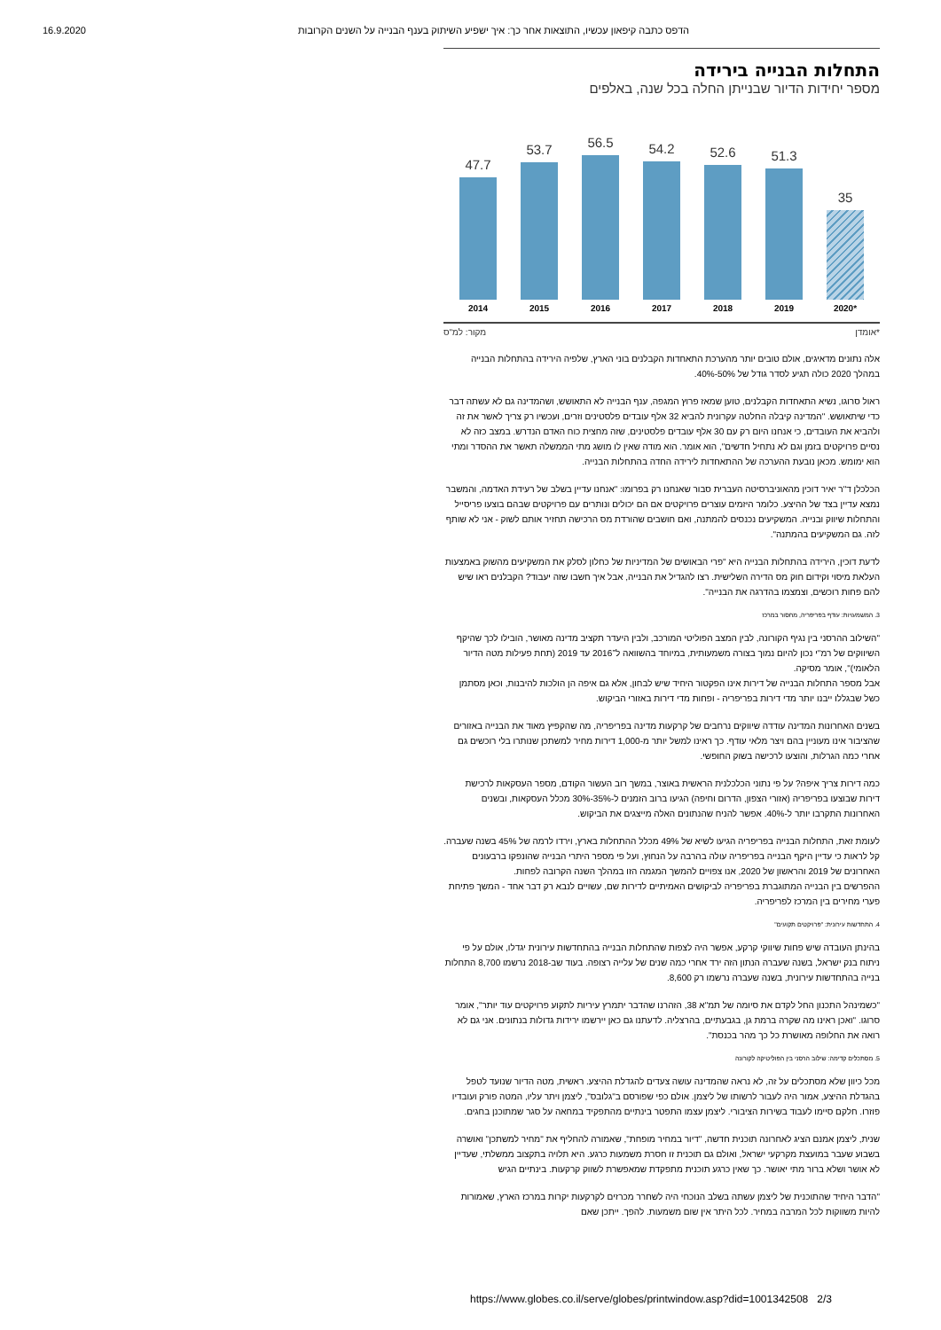16.9.2020 הדפס כתבה קיפאון עכשיו, התוצאות אחר כך: איך ישפיע השיתוק בענף הבנייה על השנים הקרובות
התחלות הבנייה בירידה
מספר יחידות הדיור שבנייתן החלה בכל שנה, באלפים
47.7
53.7
56.5
54.2
52.6
51.3
35
2014 2015 2016 2017 2018 2019 2020*
*אומדן מקור: למ"ס
אלה נתונים מדאיגים, אולם טובים יותר מהערכת התאחדות הקבלנים בוני הארץ, שלפיה הירידה בהתחלות הבנייה במהלך 2020 כולה תגיע לסדר גודל של 50%-40%.
ראול סרוגו, נשיא התאחדות הקבלנים, טוען שמאז פרוץ המגפה, ענף הבנייה לא התאושש, ושהמדינה גם לא עשתה דבר כדי שיתאושש. "המדינה קיבלה החלטה עקרונית להביא 32 אלף עובדים פלסטינים וזרים, ועכשיו רק צריך לאשר את זה ולהביא את העובדים, כי אנחנו היום רק עם 30 אלף עובדים פלסטינים, שזה מחצית כוח האדם הנדרש. במצב כזה לא נסיים פרויקטים בזמן וגם לא נתחיל חדשים", הוא אומר. הוא מודה שאין לו מושג מתי הממשלה תאשר את ההסדר ומתי הוא ימומש. מכאן נובעת ההערכה של ההתאחדות לירידה החדה בהתחלות הבנייה.
הכלכלן ד"ר יאיר דוכין מהאוניברסיטה העברית סבור שאנחנו רק בפרומו: "אנחנו עדיין בשלב של רעידת האדמה, והמשבר נמצא עדיין בצד של ההיצע. כלומר היזמים עוצרים פרויקטים אם הם יכולים ונותרים עם פרויקטים שבהם בוצעו פריסייל והתחלות שיווק ובנייה. המשקיעים נכנסים להמתנה, ואם חושבים שהורדת מס הרכישה תחזיר אותם לשוק - אני לא שותף לזה. גם המשקיעים בהמתנה".
לדעת דוכין, הירידה בהתחלות הבנייה היא "פרי הבאושים של המדיניות של כחלון לסלק את המשקיעים מהשוק באמצעות העלאת מיסוי וקידום חוק מס הדירה השלישית. רצו להגדיל את הבנייה, אבל איך חשבו שזה יעבוד? הקבלנים ראו שיש להם פחות רוכשים, וצמצמו בהדרגה את הבנייה".
3. המשמעויות: עודף בפריפריה, מחסור במרכז
"השילוב ההרסני בין נגיף הקורונה, לבין המצב הפוליטי המורכב, ולבין היעדר תקציב מדינה מאושר, הובילו לכך שהיקף השיווקים של רמ"י נכון להיום נמוך בצורה משמעותית, במיוחד בהשוואה ל־2016 עד 2019 (תחת פעילות מטה הדיור הלאומי)", אומר מסיקה.
אבל מספר התחלות הבנייה של דירות אינו הפקטור היחיד שיש לבחון, אלא גם איפה הן הולכות להיבנות, וכאן מסתמן כשל שבגללו ייבנו יותר מדי דירות בפריפריה - ופחות מדי דירות באזורי הביקוש.
בשנים האחרונות המדינה עודדה שיווקים נרחבים של קרקעות מדינה בפריפריה, מה שהקפיץ מאוד את הבנייה באזורים שהציבור אינו מעוניין בהם ויצר מלאי עודף. כך ראינו למשל יותר מ-1,000 דירות מחיר למשתכן שנותרו בלי רוכשים גם אחרי כמה הגרלות, והוצעו לרכישה בשוק החופשי.
כמה דירות צריך איפה? על פי נתוני הכלכלנית הראשית באוצר, במשך רוב העשור הקודם, מספר העסקאות לרכישת דירות שבוצעו בפריפריה (אזורי הצפון, הדרום וחיפה) הגיעו ברוב הזמנים ל-35%-30% מכלל העסקאות, ובשנים האחרונות התקרבו יותר ל-40%. אפשר להניח שהנתונים האלה מייצגים את הביקוש.
לעומת זאת, התחלות הבנייה בפריפריה הגיעו לשיא של 49% מכלל ההתחלות בארץ, וירדו לרמה של 45% בשנה שעברה. קל לראות כי עדיין היקף הבנייה בפריפריה עולה בהרבה על הנחוץ, ועל פי מספר היתרי הבנייה שהונפקו ברבעונים האחרונים של 2019 והראשון של 2020, אנו צפויים להמשך המגמה הזו במהלך השנה הקרובה לפחות.
ההפרשים בין הבנייה המתוגברת בפריפריה לביקושים האמיתיים לדירות שם, עשויים לנבא רק דבר אחד - המשך פתיחת פערי מחירים בין המרכז לפריפריה.
4. התחדשות עירונית: "פרויקטים תקועים"
בהינתן העובדה שיש פחות שיווקי קרקע, אפשר היה לצפות שהתחלות הבנייה בהתחדשות עירונית יגדלו, אולם על פי ניתוח בנק ישראל, בשנה שעברה הנתון הזה ירד אחרי כמה שנים של עלייה רצופה. בעוד שב-2018 נרשמו 8,700 התחלות בנייה בהתחדשות עירונית, בשנה שעברה נרשמו רק 8,600.
"כשמינהל התכנון החל לקדם את סיומה של תמ"א 38, הזהרנו שהדבר יתמרץ עיריות לתקוע פרויקטים עוד יותר", אומר סרוגו. "ואכן ראינו מה שקרה ברמת גן, בגבעתיים, בהרצליה. לדעתנו גם כאן יירשמו ירידות גדולות בנתונים. אני גם לא רואה את החלופה מאושרת כל כך מהר בכנסת".
5. מסתכלים קדימה: שילוב הרסני בין הפוליטיקה לקורונה
מכל כיוון שלא מסתכלים על זה, לא נראה שהמדינה עושה צעדים להגדלת ההיצע. ראשית, מטה הדיור שנועד לטפל בהגדלת ההיצע, אמור היה לעבור לרשותו של ליצמן. אולם כפי שפורסם ב"גלובס", ליצמן ויתר עליו, המטה פורק ועובדיו פוזרו. חלקם סיימו לעבוד בשירות הציבורי. ליצמן עצמו התפטר בינתיים מהתפקיד במחאה על סגר שמתוכנן בחגים.
שנית, ליצמן אמנם הציג לאחרונה תוכנית חדשה, "דיור במחיר מופחת", שאמורה להחליף את "מחיר למשתכן" ואושרה בשבוע שעבר במועצת מקרקעי ישראל, ואולם גם תוכנית זו חסרת משמעות כרגע. היא תלויה בתקצוב ממשלתי, שעדיין לא אושר ושלא ברור מתי יאושר. כך שאין כרגע תוכנית מתפקדת שמאפשרת לשווק קרקעות. בינתיים הגיש
"הדבר היחיד שהתוכנית של ליצמן עשתה בשלב הנוכחי היה לשחרר מכרזים לקרקעות יקרות במרכז הארץ, שאמורות להיות משווקות לכל המרבה במחיר. לכל היתר אין שום משמעות. להפך. ייתכן שאם
https://www.globes.co.il/serve/globes/printwindow.asp?did=1001342508 2/3